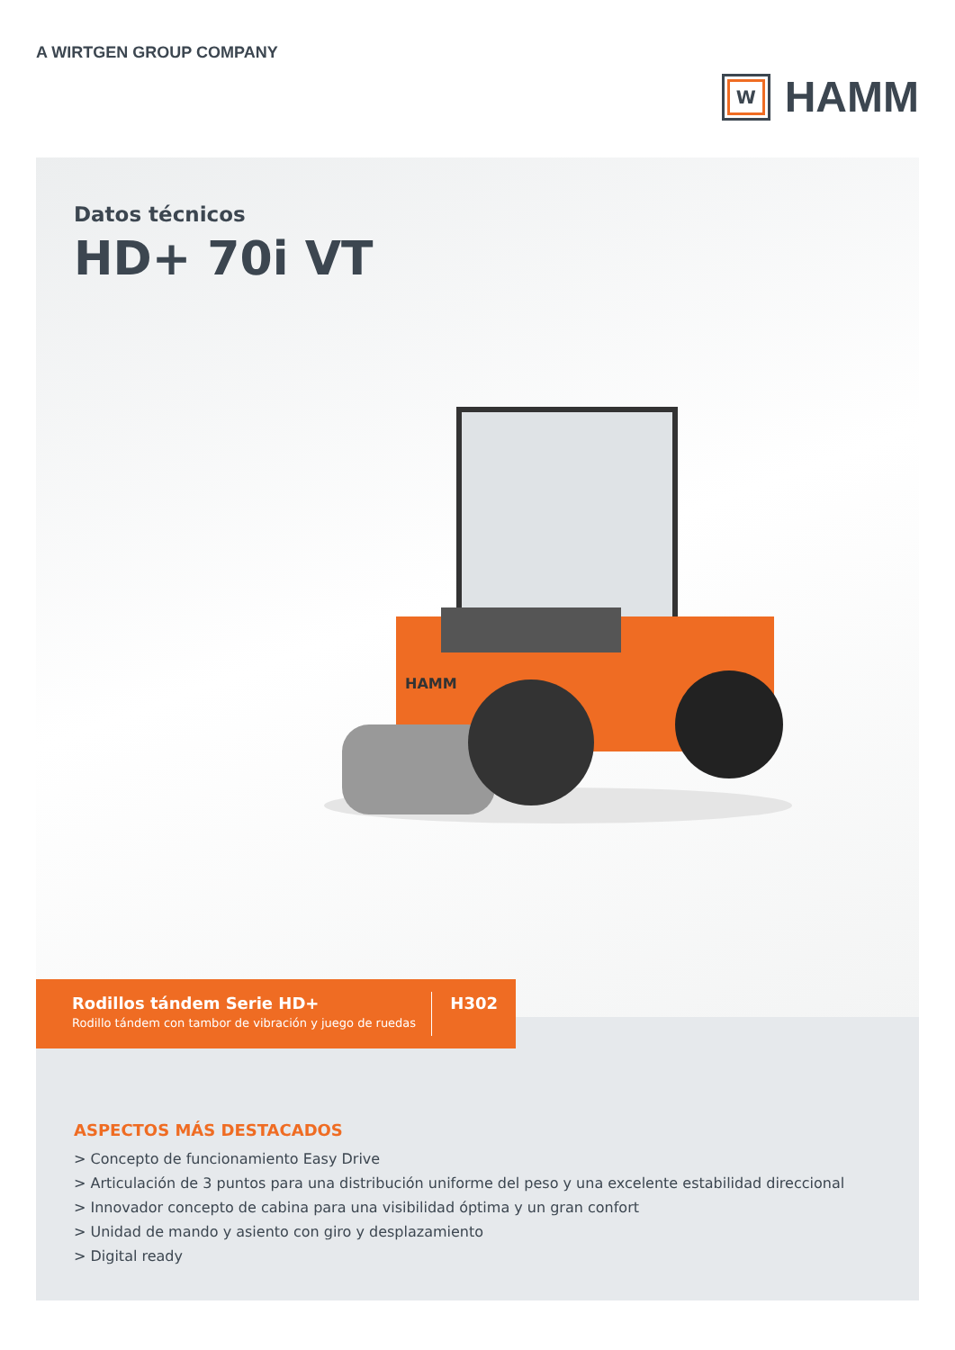A WIRTGEN GROUP COMPANY
W
HAMM
Datos técnicos
HD+ 70i VT
HAMM
Rodillos tándem Serie HD+
Rodillo tándem con tambor de vibración y juego de ruedas
H302
ASPECTOS MÁS DESTACADOS
> Concepto de funcionamiento Easy Drive
> Articulación de 3 puntos para una distribución uniforme del peso y una excelente estabilidad direccional
> Innovador concepto de cabina para una visibilidad óptima y un gran confort
> Unidad de mando y asiento con giro y desplazamiento
> Digital ready